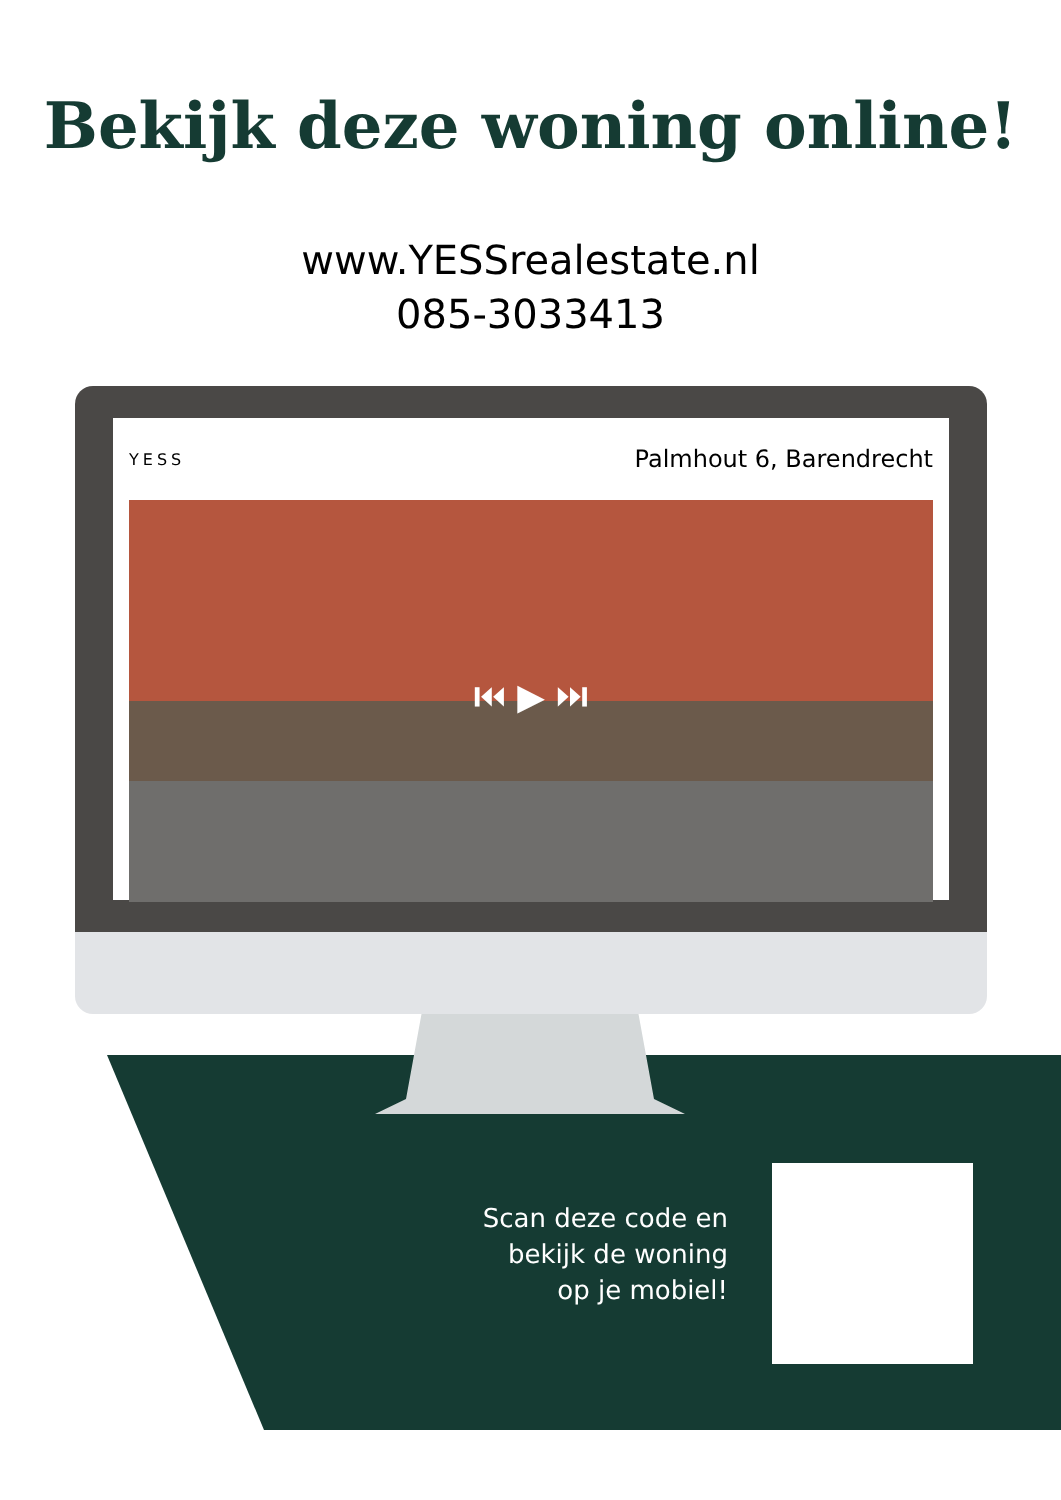Bekijk deze woning online!
www.YESSrealestate.nl
085-3033413
YESS Palmhout 6, Barendrecht
⏮ ▶ ⏭
Scan deze code en bekijk de woning op je mobiel!